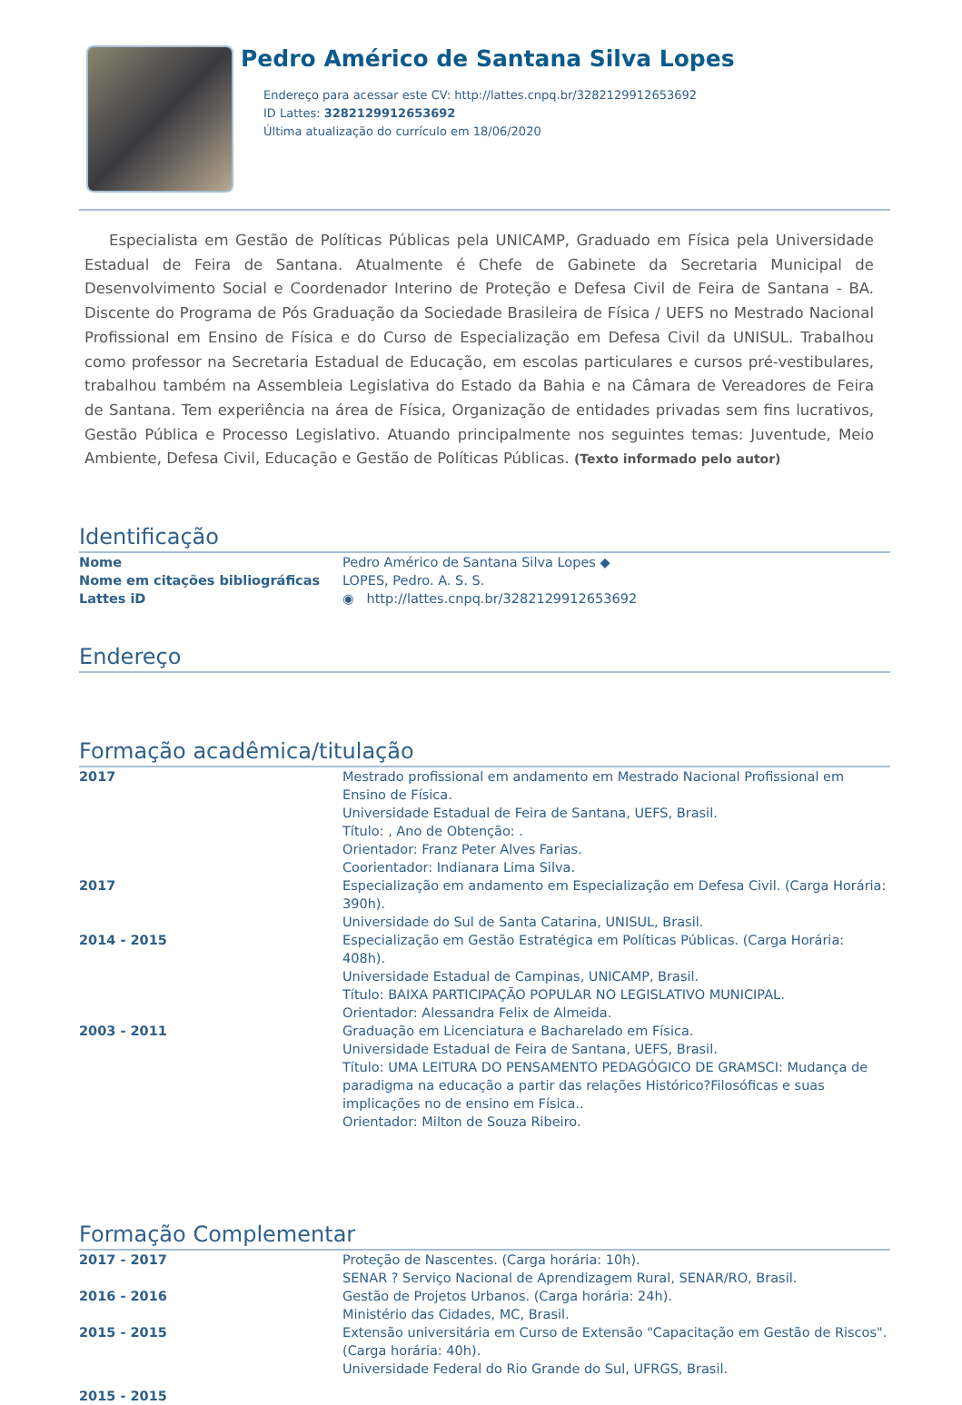Pedro Américo de Santana Silva Lopes
Endereço para acessar este CV: http://lattes.cnpq.br/3282129912653692
ID Lattes: 3282129912653692
Última atualização do currículo em 18/06/2020
Especialista em Gestão de Políticas Públicas pela UNICAMP, Graduado em Física pela Universidade Estadual de Feira de Santana. Atualmente é Chefe de Gabinete da Secretaria Municipal de Desenvolvimento Social e Coordenador Interino de Proteção e Defesa Civil de Feira de Santana - BA. Discente do Programa de Pós Graduação da Sociedade Brasileira de Física / UEFS no Mestrado Nacional Profissional em Ensino de Física e do Curso de Especialização em Defesa Civil da UNISUL. Trabalhou como professor na Secretaria Estadual de Educação, em escolas particulares e cursos pré-vestibulares, trabalhou também na Assembleia Legislativa do Estado da Bahia e na Câmara de Vereadores de Feira de Santana. Tem experiência na área de Física, Organização de entidades privadas sem fins lucrativos, Gestão Pública e Processo Legislativo. Atuando principalmente nos seguintes temas: Juventude, Meio Ambiente, Defesa Civil, Educação e Gestão de Políticas Públicas. (Texto informado pelo autor)
Identificação
| Nome | Pedro Américo de Santana Silva Lopes ◆ |
| Nome em citações bibliográficas | LOPES, Pedro. A. S. S. |
| Lattes iD | ◉ http://lattes.cnpq.br/3282129912653692 |
Endereço
Formação acadêmica/titulação
| 2017 | Mestrado profissional em andamento em Mestrado Nacional Profissional em Ensino de Física. Universidade Estadual de Feira de Santana, UEFS, Brasil. Título: , Ano de Obtenção: . Orientador: Franz Peter Alves Farias. Coorientador: Indianara Lima Silva. |
| 2017 | Especialização em andamento em Especialização em Defesa Civil. (Carga Horária: 390h). Universidade do Sul de Santa Catarina, UNISUL, Brasil. |
| 2014 - 2015 | Especialização em Gestão Estratégica em Políticas Públicas. (Carga Horária: 408h). Universidade Estadual de Campinas, UNICAMP, Brasil. Título: BAIXA PARTICIPAÇÃO POPULAR NO LEGISLATIVO MUNICIPAL. Orientador: Alessandra Felix de Almeida. |
| 2003 - 2011 | Graduação em Licenciatura e Bacharelado em Física. Universidade Estadual de Feira de Santana, UEFS, Brasil. Título: UMA LEITURA DO PENSAMENTO PEDAGÓGICO DE GRAMSCI: Mudança de paradigma na educação a partir das relações Histórico?Filosóficas e suas implicações no de ensino em Física.. Orientador: Milton de Souza Ribeiro. |
Formação Complementar
| 2017 - 2017 | Proteção de Nascentes. (Carga horária: 10h). SENAR ? Serviço Nacional de Aprendizagem Rural, SENAR/RO, Brasil. |
| 2016 - 2016 | Gestão de Projetos Urbanos. (Carga horária: 24h). Ministério das Cidades, MC, Brasil. |
| 2015 - 2015 | Extensão universitária em Curso de Extensão "Capacitação em Gestão de Riscos". (Carga horária: 40h). Universidade Federal do Rio Grande do Sul, UFRGS, Brasil. |
| 2015 - 2015 | |